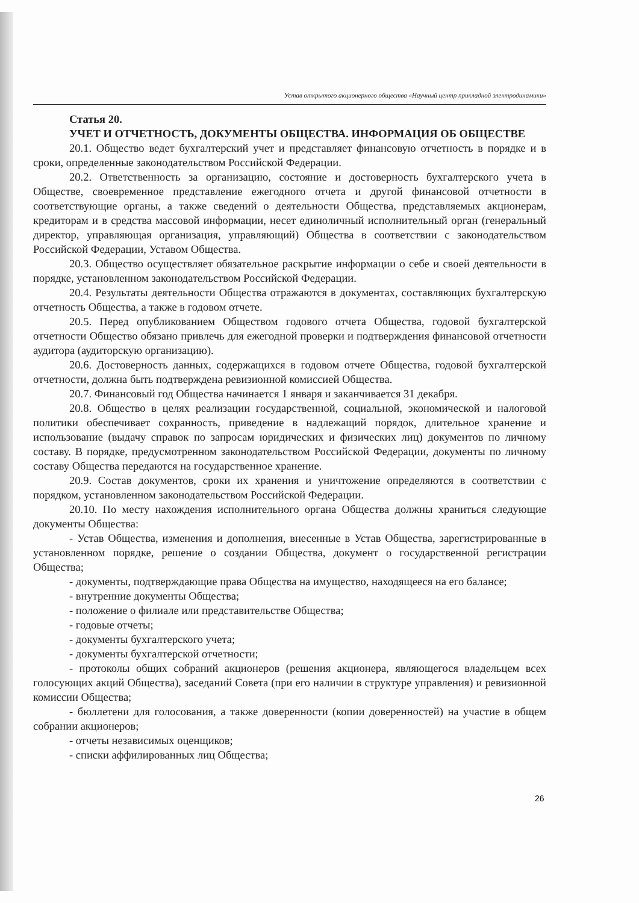Устав открытого акционерного общества «Научный центр прикладной электродинамики»
Статья 20.
УЧЕТ И ОТЧЕТНОСТЬ, ДОКУМЕНТЫ ОБЩЕСТВА. ИНФОРМАЦИЯ ОБ ОБЩЕСТВЕ
20.1. Общество ведет бухгалтерский учет и представляет финансовую отчетность в порядке и в сроки, определенные законодательством Российской Федерации.
20.2. Ответственность за организацию, состояние и достоверность бухгалтерского учета в Обществе, своевременное представление ежегодного отчета и другой финансовой отчетности в соответствующие органы, а также сведений о деятельности Общества, представляемых акционерам, кредиторам и в средства массовой информации, несет единоличный исполнительный орган (генеральный директор, управляющая организация, управляющий) Общества в соответствии с законодательством Российской Федерации, Уставом Общества.
20.3. Общество осуществляет обязательное раскрытие информации о себе и своей деятельности в порядке, установленном законодательством Российской Федерации.
20.4. Результаты деятельности Общества отражаются в документах, составляющих бухгалтерскую отчетность Общества, а также в годовом отчете.
20.5. Перед опубликованием Обществом годового отчета Общества, годовой бухгалтерской отчетности Общество обязано привлечь для ежегодной проверки и подтверждения финансовой отчетности аудитора (аудиторскую организацию).
20.6. Достоверность данных, содержащихся в годовом отчете Общества, годовой бухгалтерской отчетности, должна быть подтверждена ревизионной комиссией Общества.
20.7. Финансовый год Общества начинается 1 января и заканчивается 31 декабря.
20.8. Общество в целях реализации государственной, социальной, экономической и налоговой политики обеспечивает сохранность, приведение в надлежащий порядок, длительное хранение и использование (выдачу справок по запросам юридических и физических лиц) документов по личному составу. В порядке, предусмотренном законодательством Российской Федерации, документы по личному составу Общества передаются на государственное хранение.
20.9. Состав документов, сроки их хранения и уничтожение определяются в соответствии с порядком, установленном законодательством Российской Федерации.
20.10. По месту нахождения исполнительного органа Общества должны храниться следующие документы Общества:
- Устав Общества, изменения и дополнения, внесенные в Устав Общества, зарегистрированные в установленном порядке, решение о создании Общества, документ о государственной регистрации Общества;
- документы, подтверждающие права Общества на имущество, находящееся на его балансе;
- внутренние документы Общества;
- положение о филиале или представительстве Общества;
- годовые отчеты;
- документы бухгалтерского учета;
- документы бухгалтерской отчетности;
- протоколы общих собраний акционеров (решения акционера, являющегося владельцем всех голосующих акций Общества), заседаний Совета (при его наличии в структуре управления) и ревизионной комиссии Общества;
- бюллетени для голосования, а также доверенности (копии доверенностей) на участие в общем собрании акционеров;
- отчеты независимых оценщиков;
- списки аффилированных лиц Общества;
26